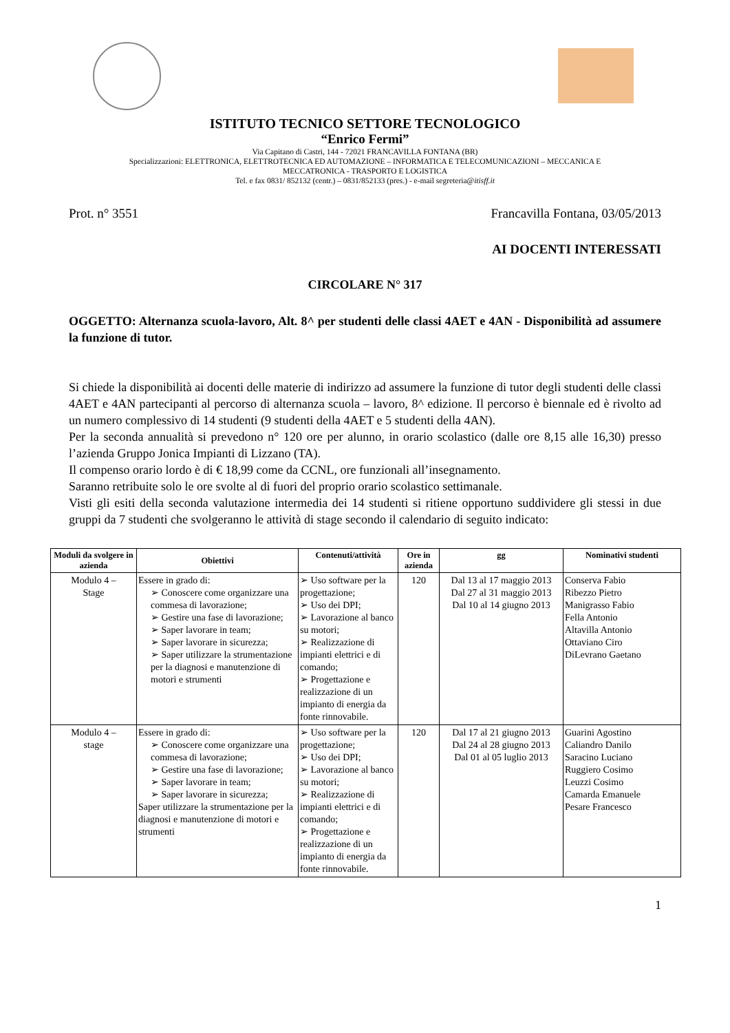ISTITUTO TECNICO SETTORE TECNOLOGICO
“Enrico Fermi”
Via Capitano di Castri, 144 - 72021 FRANCAVILLA FONTANA (BR)
Specializzazioni: ELETTRONICA, ELETTROTECNICA ED AUTOMAZIONE – INFORMATICA E TELECOMUNICAZIONI – MECCANICA E
MECCATRONICA - TRASPORTO E LOGISTICA
Tel. e fax 0831/ 852132 (centr.) – 0831/852133 (pres.) - e-mail segreteria@itisff.it
Prot. n° 3551 Francavilla Fontana, 03/05/2013
AI DOCENTI INTERESSATI
CIRCOLARE N° 317
OGGETTO: Alternanza scuola-lavoro, Alt. 8^ per studenti delle classi 4AET e 4AN - Disponibilità ad assumere la funzione di tutor.
Si chiede la disponibilità ai docenti delle materie di indirizzo ad assumere la funzione di tutor degli studenti delle classi 4AET e 4AN partecipanti al percorso di alternanza scuola – lavoro, 8^ edizione. Il percorso è biennale ed è rivolto ad un numero complessivo di 14 studenti (9 studenti della 4AET e 5 studenti della 4AN).
Per la seconda annualità si prevedono n° 120 ore per alunno, in orario scolastico (dalle ore 8,15 alle 16,30) presso l’azienda Gruppo Jonica Impianti di Lizzano (TA).
Il compenso orario lordo è di € 18,99 come da CCNL, ore funzionali all’insegnamento.
Saranno retribuite solo le ore svolte al di fuori del proprio orario scolastico settimanale.
Visti gli esiti della seconda valutazione intermedia dei 14 studenti si ritiene opportuno suddividere gli stessi in due gruppi da 7 studenti che svolgeranno le attività di stage secondo il calendario di seguito indicato:
| Moduli da svolgere in azienda | Obiettivi | Contenuti/attività | Ore in azienda | gg | Nominativi studenti |
| --- | --- | --- | --- | --- | --- |
| Modulo 4 – Stage | Essere in grado di: ➢ Conoscere come organizzare una commesa di lavorazione; ➢ Gestire una fase di lavorazione; ➢ Saper lavorare in team; ➢ Saper lavorare in sicurezza; ➢ Saper utilizzare la strumentazione per la diagnosi e manutenzione di motori e strumenti | ➢ Uso software per la progettazione; ➢ Uso dei DPI; ➢ Lavorazione al banco su motori; ➢ Realizzazione di impianti elettrici e di comando; ➢ Progettazione e realizzazione di un impianto di energia da fonte rinnovabile. | 120 | Dal 13 al 17 maggio 2013 Dal 27 al 31 maggio 2013 Dal 10 al 14 giugno 2013 | Conserva Fabio Ribezzo Pietro Manigrasso Fabio Fella Antonio Altavilla Antonio Ottaviano Ciro DiLevrano Gaetano |
| Modulo 4 – stage | Essere in grado di: ➢ Conoscere come organizzare una commesa di lavorazione; ➢ Gestire una fase di lavorazione; ➢ Saper lavorare in team; ➢ Saper lavorare in sicurezza; Saper utilizzare la strumentazione per la diagnosi e manutenzione di motori e strumenti | ➢ Uso software per la progettazione; ➢ Uso dei DPI; ➢ Lavorazione al banco su motori; ➢ Realizzazione di impianti elettrici e di comando; ➢ Progettazione e realizzazione di un impianto di energia da fonte rinnovabile. | 120 | Dal 17 al 21 giugno 2013 Dal 24 al 28 giugno 2013 Dal 01 al 05 luglio 2013 | Guarini Agostino Caliandro Danilo Saracino Luciano Ruggiero Cosimo Leuzzi Cosimo Camarda Emanuele Pesare Francesco |
1